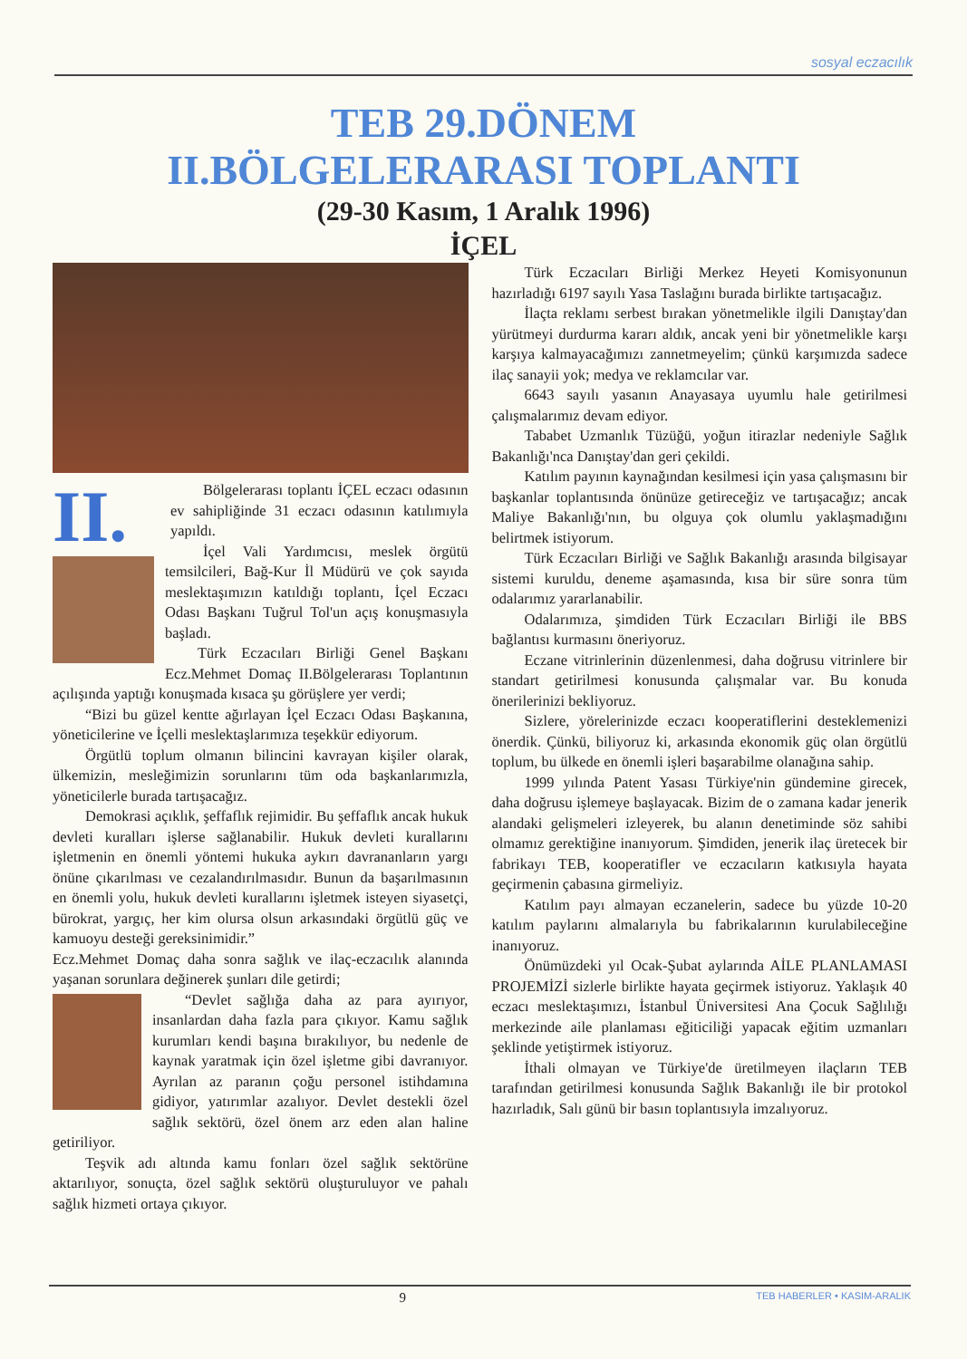sosyal eczacılık
TEB 29.DÖNEM
II.BÖLGELERARASI TOPLANTI
(29-30 Kasım, 1 Aralık 1996)
İÇEL
II.
Bölgelerarası toplantı İÇEL eczacı odasının ev sahipliğinde 31 eczacı odasının katılımıyla yapıldı.
İçel Vali Yardımcısı, meslek örgütü temsilcileri, Bağ-Kur İl Müdürü ve çok sayıda meslektaşımızın katıldığı toplantı, İçel Eczacı Odası Başkanı Tuğrul Tol'un açış konuşmasıyla başladı.
Türk Eczacıları Birliği Genel Başkanı Ecz.Mehmet Domaç II.Bölgelerarası Toplantının açılışında yaptığı konuşmada kısaca şu görüşlere yer verdi;
“Bizi bu güzel kentte ağırlayan İçel Eczacı Odası Başkanına, yöneticilerine ve İçelli meslektaşlarımıza teşekkür ediyorum.
Örgütlü toplum olmanın bilincini kavrayan kişiler olarak, ülkemizin, mesleğimizin sorunlarını tüm oda başkanlarımızla, yöneticilerle burada tartışacağız.
Demokrasi açıklık, şeffaflık rejimidir. Bu şeffaflık ancak hukuk devleti kuralları işlerse sağlanabilir. Hukuk devleti kurallarını işletmenin en önemli yöntemi hukuka aykırı davrananların yargı önüne çıkarılması ve cezalandırılmasıdır. Bunun da başarılmasının en önemli yolu, hukuk devleti kurallarını işletmek isteyen siyasetçi, bürokrat, yargıç, her kim olursa olsun arkasındaki örgütlü güç ve kamuoyu desteği gereksinimidir.”
Ecz.Mehmet Domaç daha sonra sağlık ve ilaç-eczacılık alanında yaşanan sorunlara değinerek şunları dile getirdi;
“Devlet sağlığa daha az para ayırıyor, insanlardan daha fazla para çıkıyor. Kamu sağlık kurumları kendi başına bırakılıyor, bu nedenle de kaynak yaratmak için özel işletme gibi davranıyor. Ayrılan az paranın çoğu personel istihdamına gidiyor, yatırımlar azalıyor. Devlet destekli özel sağlık sektörü, özel önem arz eden alan haline getiriliyor.
Teşvik adı altında kamu fonları özel sağlık sektörüne aktarılıyor, sonuçta, özel sağlık sektörü oluşturuluyor ve pahalı sağlık hizmeti ortaya çıkıyor.
Türk Eczacıları Birliği Merkez Heyeti Komisyonunun hazırladığı 6197 sayılı Yasa Taslağını burada birlikte tartışacağız.
İlaçta reklamı serbest bırakan yönetmelikle ilgili Danıştay'dan yürütmeyi durdurma kararı aldık, ancak yeni bir yönetmelikle karşı karşıya kalmayacağımızı zannetmeyelim; çünkü karşımızda sadece ilaç sanayii yok; medya ve reklamcılar var.
6643 sayılı yasanın Anayasaya uyumlu hale getirilmesi çalışmalarımız devam ediyor.
Tababet Uzmanlık Tüzüğü, yoğun itirazlar nedeniyle Sağlık Bakanlığı'nca Danıştay'dan geri çekildi.
Katılım payının kaynağından kesilmesi için yasa çalışmasını bir başkanlar toplantısında önünüze getireceğiz ve tartışacağız; ancak Maliye Bakanlığı'nın, bu olguya çok olumlu yaklaşmadığını belirtmek istiyorum.
Türk Eczacıları Birliği ve Sağlık Bakanlığı arasında bilgisayar sistemi kuruldu, deneme aşamasında, kısa bir süre sonra tüm odalarımız yararlanabilir.
Odalarımıza, şimdiden Türk Eczacıları Birliği ile BBS bağlantısı kurmasını öneriyoruz.
Eczane vitrinlerinin düzenlenmesi, daha doğrusu vitrinlere bir standart getirilmesi konusunda çalışmalar var. Bu konuda önerilerinizi bekliyoruz.
Sizlere, yörelerinizde eczacı kooperatiflerini desteklemenizi önerdik. Çünkü, biliyoruz ki, arkasında ekonomik güç olan örgütlü toplum, bu ülkede en önemli işleri başarabilme olanağına sahip.
1999 yılında Patent Yasası Türkiye'nin gündemine girecek, daha doğrusu işlemeye başlayacak. Bizim de o zamana kadar jenerik alandaki gelişmeleri izleyerek, bu alanın denetiminde söz sahibi olmamız gerektiğine inanıyorum. Şimdiden, jenerik ilaç üretecek bir fabrikayı TEB, kooperatifler ve eczacıların katkısıyla hayata geçirmenin çabasına girmeliyiz.
Katılım payı almayan eczanelerin, sadece bu yüzde 10-20 katılım paylarını almalarıyla bu fabrikalarının kurulabileceğine inanıyoruz.
Önümüzdeki yıl Ocak-Şubat aylarında AİLE PLANLAMASI PROJEMİZİ sizlerle birlikte hayata geçirmek istiyoruz. Yaklaşık 40 eczacı meslektaşımızı, İstanbul Üniversitesi Ana Çocuk Sağlılığı merkezinde aile planlaması eğiticiliği yapacak eğitim uzmanları şeklinde yetiştirmek istiyoruz.
İthali olmayan ve Türkiye'de üretilmeyen ilaçların TEB tarafından getirilmesi konusunda Sağlık Bakanlığı ile bir protokol hazırladık, Salı günü bir basın toplantısıyla imzalıyoruz.
9 TEB HABERLER • KASIM-ARALIK